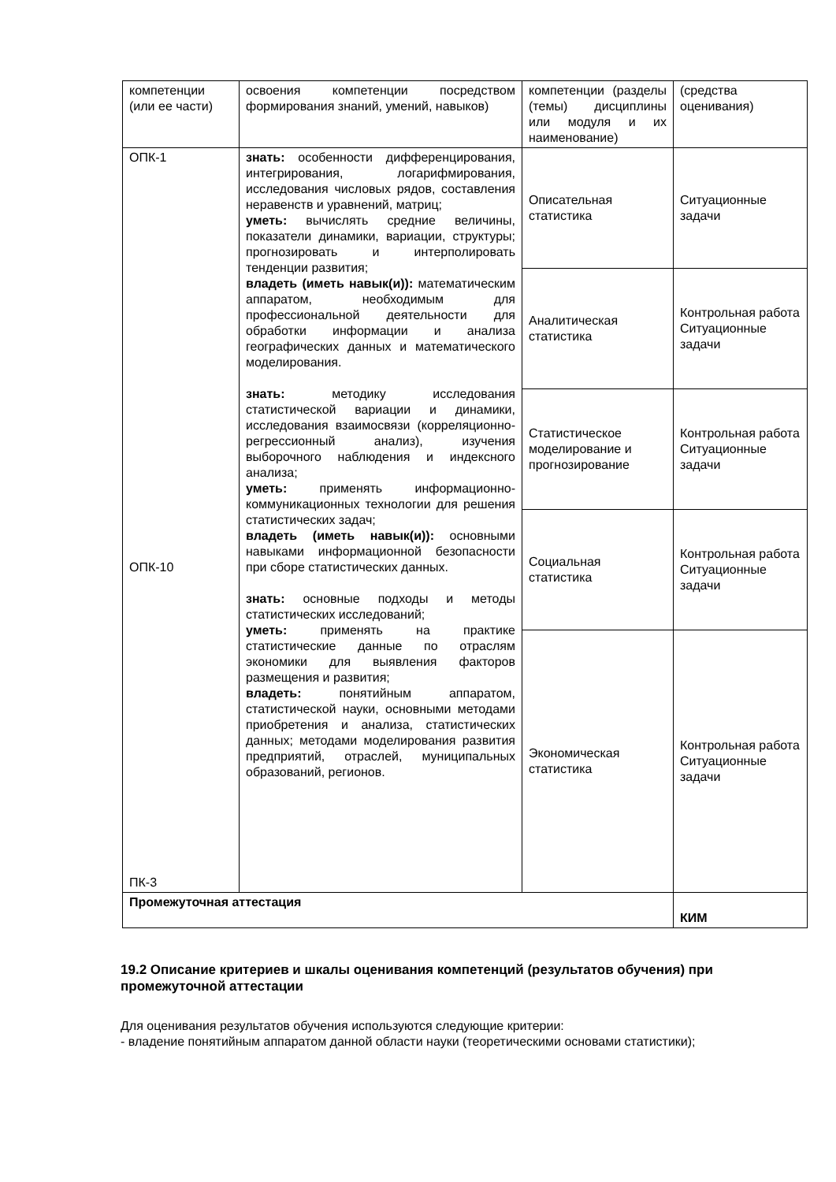| компетенции (или ее части) | освоения компетенции посредством формирования знаний, умений, навыков) | компетенции (разделы (темы) дисциплины или модуля и их наименование) | (средства оценивания) |
| ОПК-1 ОПК-10 ПК-3 | знать: особенности дифференцирования, интегрирования, логарифмирования, исследования числовых рядов, составления неравенств и уравнений, матриц; уметь: вычислять средние величины, показатели динамики, вариации, структуры; прогнозировать и интерполировать тенденции развития; владеть (иметь навык(и)): математическим аппаратом, необходимым для профессиональной деятельности для обработки информации и анализа географических данных и математического моделирования. знать: методику исследования статистической вариации и динамики, исследования взаимосвязи (корреляционно-регрессионный анализ), изучения выборочного наблюдения и индексного анализа; уметь: применять информационно-коммуникационных технологии для решения статистических задач; владеть (иметь навык(и)): основными навыками информационной безопасности при сборе статистических данных. знать: основные подходы и методы статистических исследований; уметь: применять на практике статистические данные по отраслям экономики для выявления факторов размещения и развития; владеть: понятийным аппаратом, статистической науки, основными методами приобретения и анализа, статистических данных; методами моделирования развития предприятий, отраслей, муниципальных образований, регионов. | Описательная статистика | Ситуационные задачи |
| | | Аналитическая статистика | Контрольная работа Ситуационные задачи |
| | | Статистическое моделирование и прогнозирование | Контрольная работа Ситуационные задачи |
| | | Социальная статистика | Контрольная работа Ситуационные задачи |
| | | Экономическая статистика | Контрольная работа Ситуационные задачи |
| Промежуточная аттестация | | | КИМ |
19.2 Описание критериев и шкалы оценивания компетенций (результатов обучения) при промежуточной аттестации
Для оценивания результатов обучения используются следующие критерии:
- владение понятийным аппаратом данной области науки (теоретическими основами статистики);